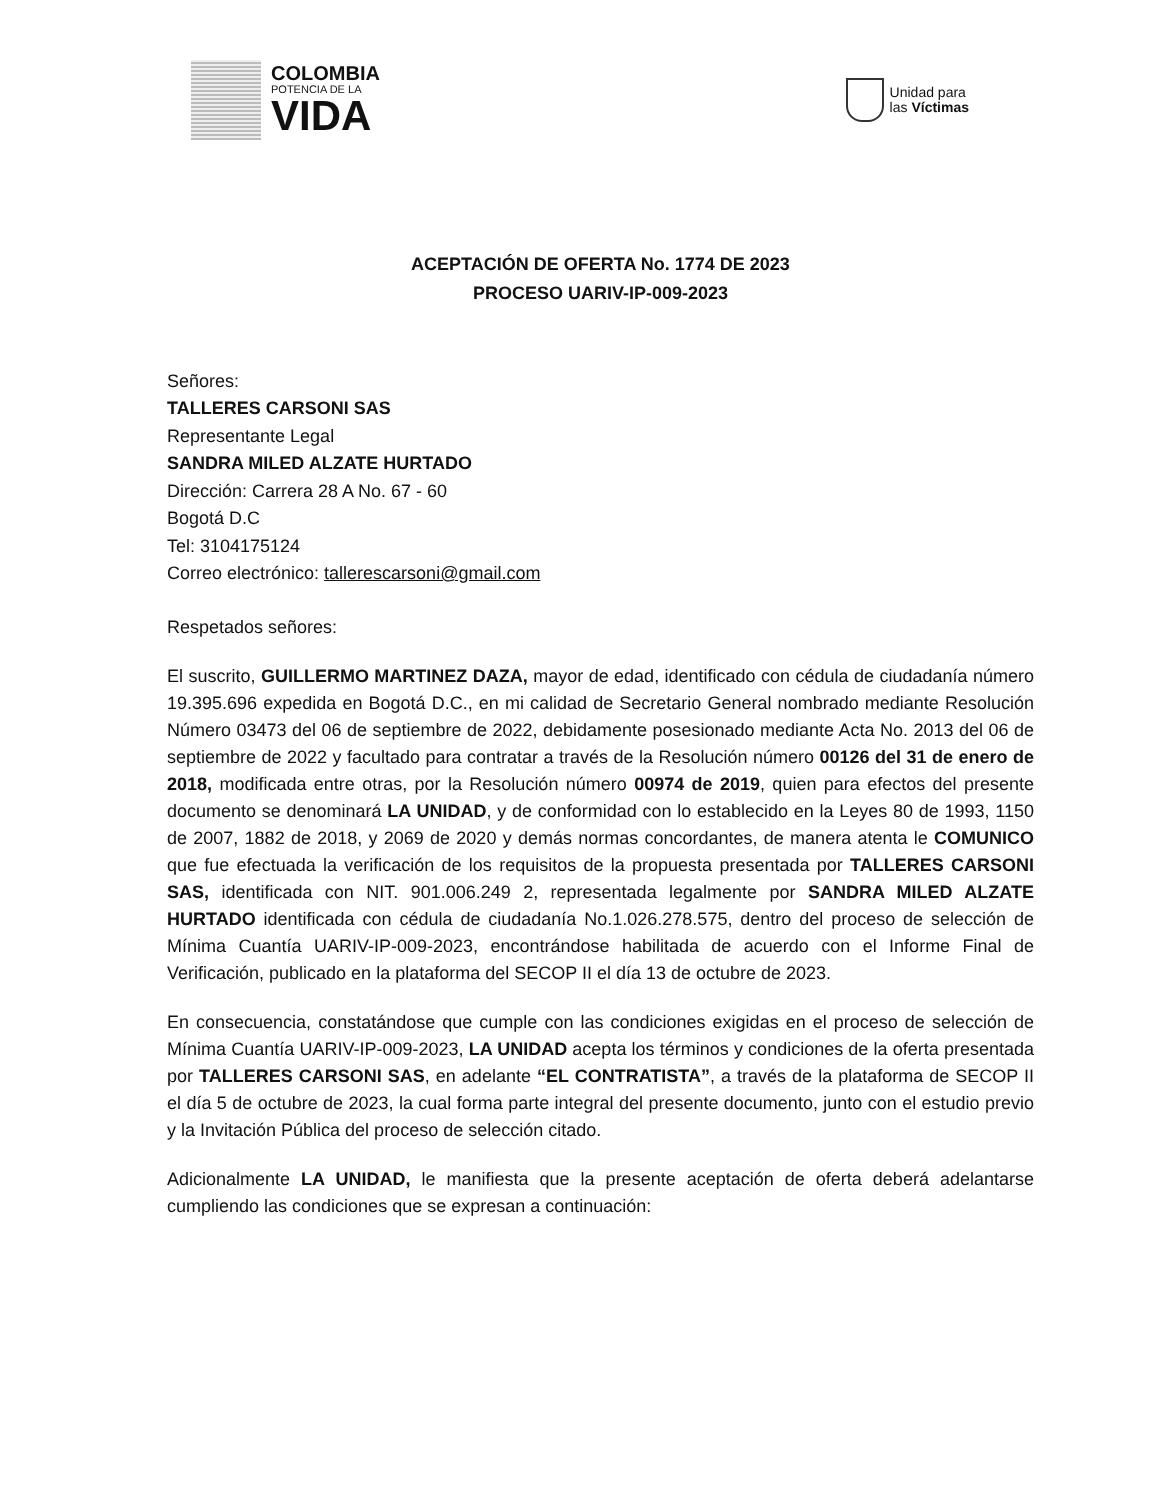COLOMBIA
POTENCIA DE LA
VIDA
Unidad para
las Víctimas
ACEPTACIÓN DE OFERTA No. 1774 DE 2023
PROCESO UARIV-IP-009-2023
Señores:
TALLERES CARSONI SAS
Representante Legal
SANDRA MILED ALZATE HURTADO
Dirección: Carrera 28 A No. 67 - 60
Bogotá D.C
Tel: 3104175124
Correo electrónico: tallerescarsoni@gmail.com
Respetados señores:
El suscrito, GUILLERMO MARTINEZ DAZA, mayor de edad, identificado con cédula de ciudadanía número 19.395.696 expedida en Bogotá D.C., en mi calidad de Secretario General nombrado mediante Resolución Número 03473 del 06 de septiembre de 2022, debidamente posesionado mediante Acta No. 2013 del 06 de septiembre de 2022 y facultado para contratar a través de la Resolución número 00126 del 31 de enero de 2018, modificada entre otras, por la Resolución número 00974 de 2019, quien para efectos del presente documento se denominará LA UNIDAD, y de conformidad con lo establecido en la Leyes 80 de 1993, 1150 de 2007, 1882 de 2018, y 2069 de 2020 y demás normas concordantes, de manera atenta le COMUNICO que fue efectuada la verificación de los requisitos de la propuesta presentada por TALLERES CARSONI SAS, identificada con NIT. 901.006.249 2, representada legalmente por SANDRA MILED ALZATE HURTADO identificada con cédula de ciudadanía No.1.026.278.575, dentro del proceso de selección de Mínima Cuantía UARIV-IP-009-2023, encontrándose habilitada de acuerdo con el Informe Final de Verificación, publicado en la plataforma del SECOP II el día 13 de octubre de 2023.
En consecuencia, constatándose que cumple con las condiciones exigidas en el proceso de selección de Mínima Cuantía UARIV-IP-009-2023, LA UNIDAD acepta los términos y condiciones de la oferta presentada por TALLERES CARSONI SAS, en adelante “EL CONTRATISTA”, a través de la plataforma de SECOP II el día 5 de octubre de 2023, la cual forma parte integral del presente documento, junto con el estudio previo y la Invitación Pública del proceso de selección citado.
Adicionalmente LA UNIDAD, le manifiesta que la presente aceptación de oferta deberá adelantarse cumpliendo las condiciones que se expresan a continuación: